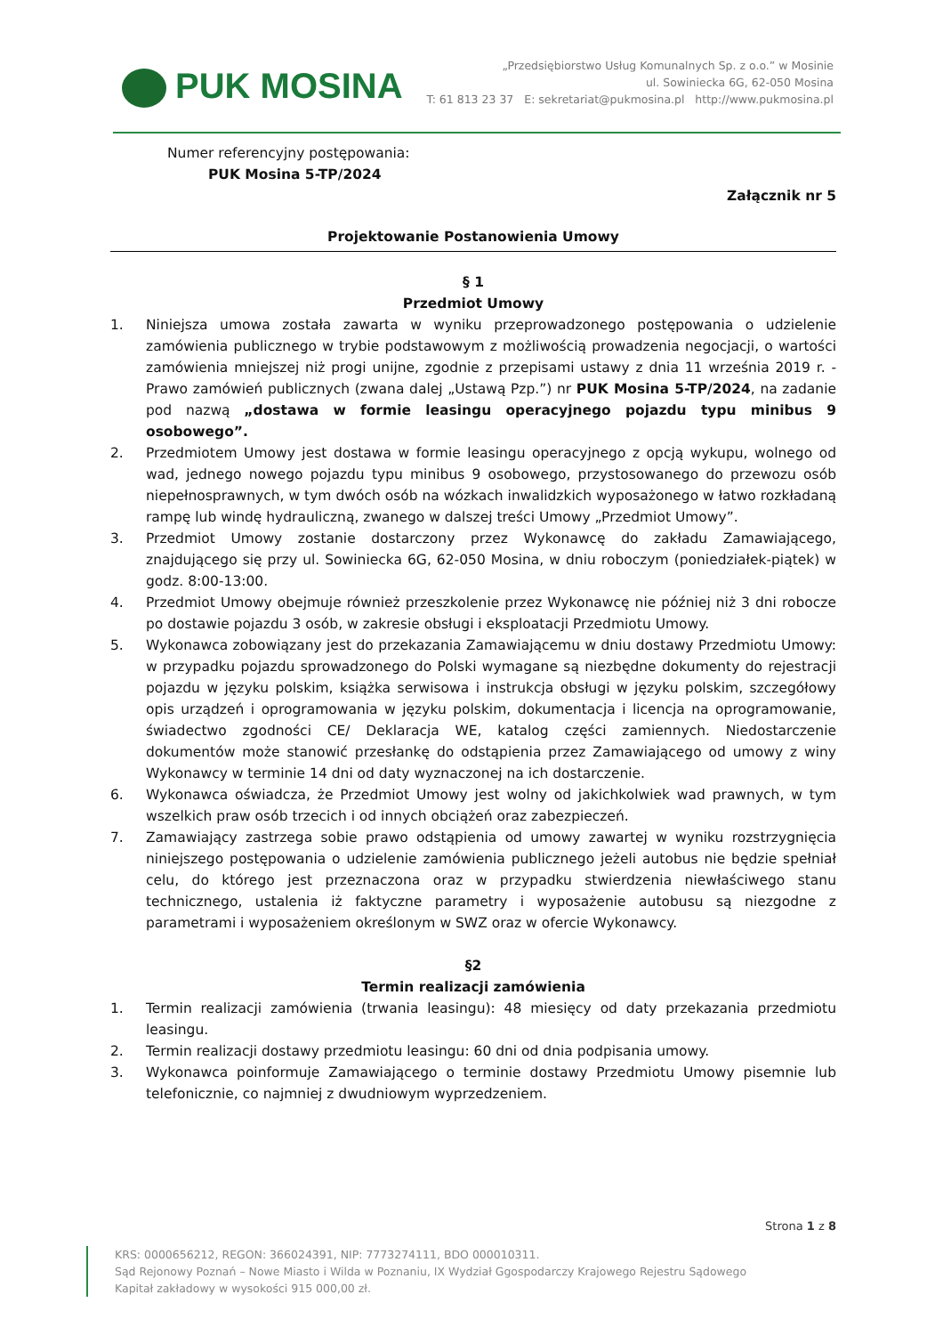PUK MOSINA
„Przedsiębiorstwo Usług Komunalnych Sp. z o.o.” w Mosinie
ul. Sowiniecka 6G, 62-050 Mosina
T: 61 813 23 37 E: sekretariat@pukmosina.pl http://www.pukmosina.pl
Numer referencyjny postępowania:
PUK Mosina 5-TP/2024
Załącznik nr 5
Projektowanie Postanowienia Umowy
§ 1
Przedmiot Umowy
1. Niniejsza umowa została zawarta w wyniku przeprowadzonego postępowania o udzielenie zamówienia publicznego w trybie podstawowym z możliwością prowadzenia negocjacji, o wartości zamówienia mniejszej niż progi unijne, zgodnie z przepisami ustawy z dnia 11 września 2019 r. - Prawo zamówień publicznych (zwana dalej „Ustawą Pzp.”) nr PUK Mosina 5-TP/2024, na zadanie pod nazwą „dostawa w formie leasingu operacyjnego pojazdu typu minibus 9 osobowego”.
2. Przedmiotem Umowy jest dostawa w formie leasingu operacyjnego z opcją wykupu, wolnego od wad, jednego nowego pojazdu typu minibus 9 osobowego, przystosowanego do przewozu osób niepełnosprawnych, w tym dwóch osób na wózkach inwalidzkich wyposażonego w łatwo rozkładaną rampę lub windę hydrauliczną, zwanego w dalszej treści Umowy „Przedmiot Umowy”.
3. Przedmiot Umowy zostanie dostarczony przez Wykonawcę do zakładu Zamawiającego, znajdującego się przy ul. Sowiniecka 6G, 62-050 Mosina, w dniu roboczym (poniedziałek-piątek) w godz. 8:00-13:00.
4. Przedmiot Umowy obejmuje również przeszkolenie przez Wykonawcę nie później niż 3 dni robocze po dostawie pojazdu 3 osób, w zakresie obsługi i eksploatacji Przedmiotu Umowy.
5. Wykonawca zobowiązany jest do przekazania Zamawiającemu w dniu dostawy Przedmiotu Umowy: w przypadku pojazdu sprowadzonego do Polski wymagane są niezbędne dokumenty do rejestracji pojazdu w języku polskim, książka serwisowa i instrukcja obsługi w języku polskim, szczegółowy opis urządzeń i oprogramowania w języku polskim, dokumentacja i licencja na oprogramowanie, świadectwo zgodności CE/ Deklaracja WE, katalog części zamiennych. Niedostarczenie dokumentów może stanowić przesłankę do odstąpienia przez Zamawiającego od umowy z winy Wykonawcy w terminie 14 dni od daty wyznaczonej na ich dostarczenie.
6. Wykonawca oświadcza, że Przedmiot Umowy jest wolny od jakichkolwiek wad prawnych, w tym wszelkich praw osób trzecich i od innych obciążeń oraz zabezpieczeń.
7. Zamawiający zastrzega sobie prawo odstąpienia od umowy zawartej w wyniku rozstrzygnięcia niniejszego postępowania o udzielenie zamówienia publicznego jeżeli autobus nie będzie spełniał celu, do którego jest przeznaczona oraz w przypadku stwierdzenia niewłaściwego stanu technicznego, ustalenia iż faktyczne parametry i wyposażenie autobusu są niezgodne z parametrami i wyposażeniem określonym w SWZ oraz w ofercie Wykonawcy.
§2
Termin realizacji zamówienia
1. Termin realizacji zamówienia (trwania leasingu): 48 miesięcy od daty przekazania przedmiotu leasingu.
2. Termin realizacji dostawy przedmiotu leasingu: 60 dni od dnia podpisania umowy.
3. Wykonawca poinformuje Zamawiającego o terminie dostawy Przedmiotu Umowy pisemnie lub telefonicznie, co najmniej z dwudniowym wyprzedzeniem.
Strona 1 z 8
KRS: 0000656212, REGON: 366024391, NIP: 7773274111, BDO 000010311.
Sąd Rejonowy Poznań – Nowe Miasto i Wilda w Poznaniu, IX Wydział Ggospodarczy Krajowego Rejestru Sądowego
Kapitał zakładowy w wysokości 915 000,00 zł.